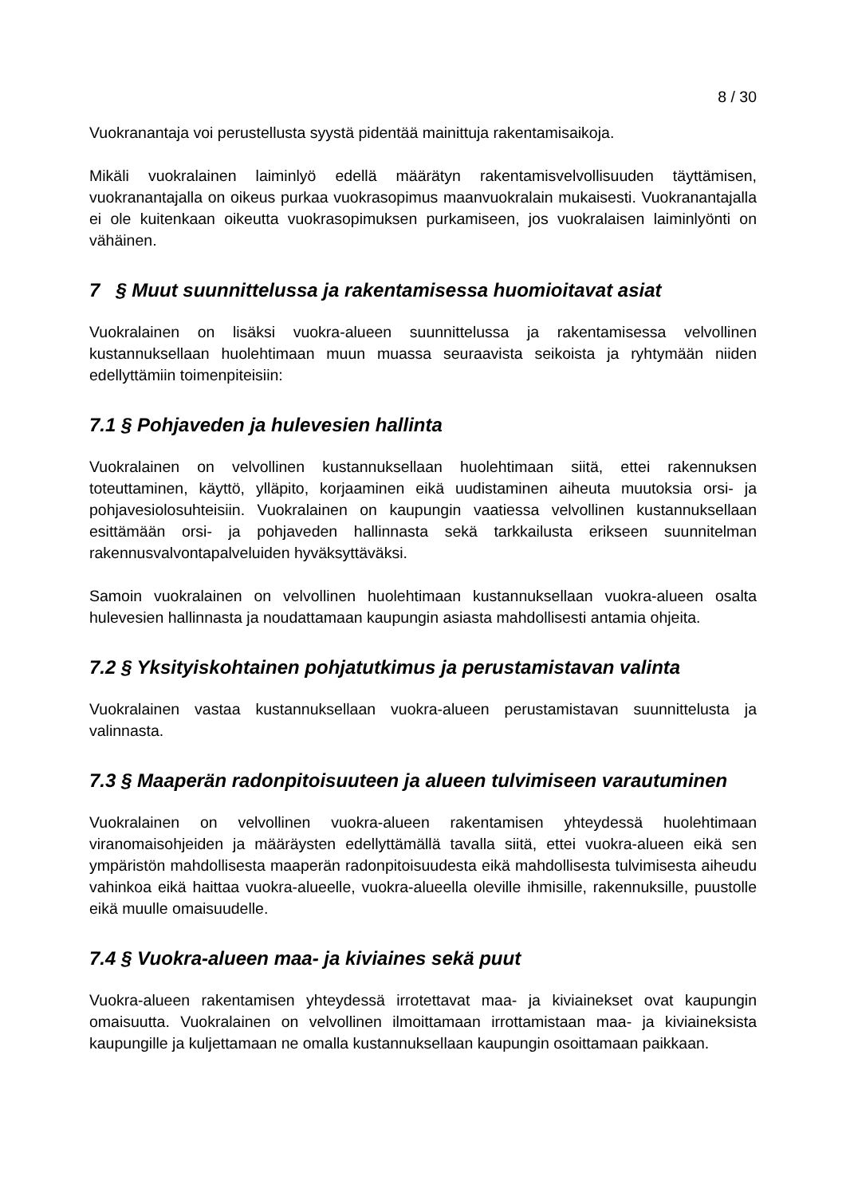8 / 30
Vuokranantaja voi perustellusta syystä pidentää mainittuja rakentamisaikoja.
Mikäli vuokralainen laiminlyö edellä määrätyn rakentamisvelvollisuuden täyttämisen, vuokranantajalla on oikeus purkaa vuokrasopimus maanvuokralain mukaisesti. Vuokranantajalla ei ole kuitenkaan oikeutta vuokrasopimuksen purkamiseen, jos vuokralaisen laiminlyönti on vähäinen.
7 § Muut suunnittelussa ja rakentamisessa huomioitavat asiat
Vuokralainen on lisäksi vuokra-alueen suunnittelussa ja rakentamisessa velvollinen kustannuksellaan huolehtimaan muun muassa seuraavista seikoista ja ryhtymään niiden edellyttämiin toimenpiteisiin:
7.1 § Pohjaveden ja hulevesien hallinta
Vuokralainen on velvollinen kustannuksellaan huolehtimaan siitä, ettei rakennuksen toteuttaminen, käyttö, ylläpito, korjaaminen eikä uudistaminen aiheuta muutoksia orsi- ja pohjavesiolosuhteisiin. Vuokralainen on kaupungin vaatiessa velvollinen kustannuksellaan esittämään orsi- ja pohjaveden hallinnasta sekä tarkkailusta erikseen suunnitelman rakennusvalvontapalveluiden hyväksyttäväksi.
Samoin vuokralainen on velvollinen huolehtimaan kustannuksellaan vuokra-alueen osalta hulevesien hallinnasta ja noudattamaan kaupungin asiasta mahdollisesti antamia ohjeita.
7.2 § Yksityiskohtainen pohjatutkimus ja perustamistavan valinta
Vuokralainen vastaa kustannuksellaan vuokra-alueen perustamistavan suunnittelusta ja valinnasta.
7.3 § Maaperän radonpitoisuuteen ja alueen tulvimiseen varautuminen
Vuokralainen on velvollinen vuokra-alueen rakentamisen yhteydessä huolehtimaan viranomaisohjeiden ja määräysten edellyttämällä tavalla siitä, ettei vuokra-alueen eikä sen ympäristön mahdollisesta maaperän radonpitoisuudesta eikä mahdollisesta tulvimisesta aiheudu vahinkoa eikä haittaa vuokra-alueelle, vuokra-alueella oleville ihmisille, rakennuksille, puustolle eikä muulle omaisuudelle.
7.4 § Vuokra-alueen maa- ja kiviaines sekä puut
Vuokra-alueen rakentamisen yhteydessä irrotettavat maa- ja kiviainekset ovat kaupungin omaisuutta. Vuokralainen on velvollinen ilmoittamaan irrottamistaan maa- ja kiviaineksista kaupungille ja kuljettamaan ne omalla kustannuksellaan kaupungin osoittamaan paikkaan.